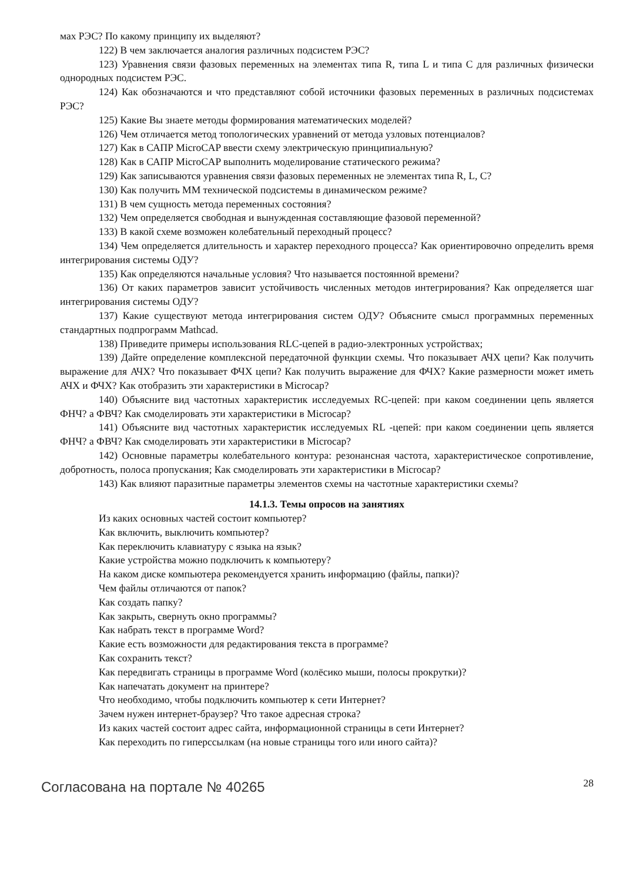мах РЭС? По какому принципу их выделяют?
122) В чем заключается аналогия различных подсистем РЭС?
123) Уравнения связи фазовых переменных на элементах типа R, типа L и типа C для различных физически однородных подсистем РЭС.
124) Как обозначаются и что представляют собой источники фазовых переменных в различных подсистемах РЭС?
125) Какие Вы знаете методы формирования математических моделей?
126) Чем отличается метод топологических уравнений от метода узловых потенциалов?
127) Как в САПР MicroCAP ввести схему электрическую принципиальную?
128) Как в САПР MicroCAP выполнить моделирование статического режима?
129) Как записываются уравнения связи фазовых переменных не элементах типа R, L, C?
130) Как получить ММ технической подсистемы в динамическом режиме?
131) В чем сущность метода переменных состояния?
132) Чем определяется свободная и вынужденная составляющие фазовой переменной?
133) В какой схеме возможен колебательный переходный процесс?
134) Чем определяется длительность и характер переходного процесса? Как ориентировочно определить время интегрирования системы ОДУ?
135) Как определяются начальные условия? Что называется постоянной времени?
136) От каких параметров зависит устойчивость численных методов интегрирования? Как определяется шаг интегрирования системы ОДУ?
137) Какие существуют метода интегрирования систем ОДУ? Объясните смысл программных переменных стандартных подпрограмм Mathcad.
138) Приведите примеры использования RLC-цепей в радио-электронных устройствах;
139) Дайте определение комплексной передаточной функции схемы. Что показывает АЧХ цепи? Как получить выражение для АЧХ? Что показывает ФЧХ цепи? Как получить выражение для ФЧХ? Какие размерности может иметь АЧХ и ФЧХ? Как отобразить эти характеристики в Microcap?
140) Объясните вид частотных характеристик исследуемых RC-цепей: при каком соединении цепь является ФНЧ? а ФВЧ? Как смоделировать эти характеристики в Microcap?
141) Объясните вид частотных характеристик исследуемых RL -цепей: при каком соединении цепь является ФНЧ? а ФВЧ? Как смоделировать эти характеристики в Microcap?
142) Основные параметры колебательного контура: резонансная частота, характеристическое сопротивление, добротность, полоса пропускания; Как смоделировать эти характеристики в Microcap?
143) Как влияют паразитные параметры элементов схемы на частотные характеристики схемы?
14.1.3. Темы опросов на занятиях
Из каких основных частей состоит компьютер?
Как включить, выключить компьютер?
Как переключить клавиатуру с языка на язык?
Какие устройства можно подключить к компьютеру?
На каком диске компьютера рекомендуется хранить информацию (файлы, папки)?
Чем файлы отличаются от папок?
Как создать папку?
Как закрыть, свернуть окно программы?
Как набрать текст в программе Word?
Какие есть возможности для редактирования текста в программе?
Как сохранить текст?
Как передвигать страницы в программе Word (колёсико мыши, полосы прокрутки)?
Как напечатать документ на принтере?
Что необходимо, чтобы подключить компьютер к сети Интернет?
Зачем нужен интернет-браузер? Что такое адресная строка?
Из каких частей состоит адрес сайта, информационной страницы в сети Интернет?
Как переходить по гиперссылкам (на новые страницы того или иного сайта)?
Согласована на портале № 40265 28